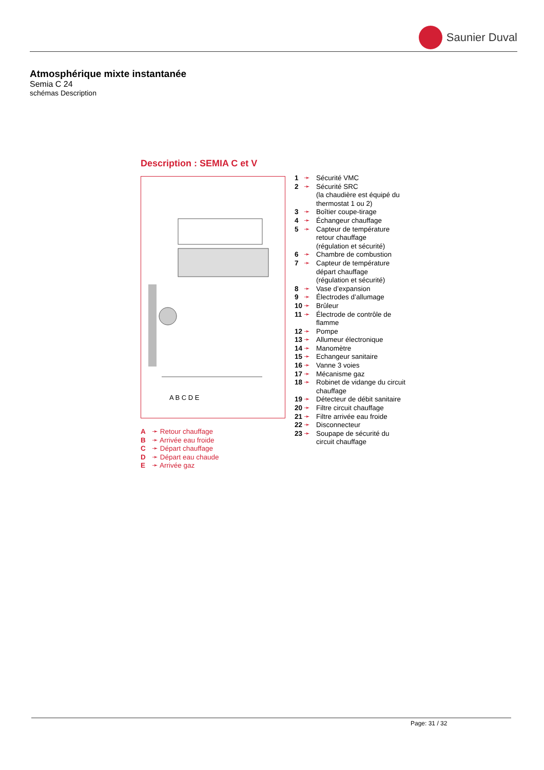Saunier Duval
Atmosphérique mixte instantanée
Semia C 24
schémas Description
Description : SEMIA C et V
A B C D E
A ➛ Retour chauffage
B ➛ Arrivée eau froide
C ➛ Départ chauffage
D ➛ Départ eau chaude
E ➛ Arrivée gaz
1 ➛ Sécurité VMC
2 ➛ Sécurité SRC
(la chaudière est équipé du
thermostat 1 ou 2)
3 ➛ Boîtier coupe-tirage
4 ➛ Échangeur chauffage
5 ➛ Capteur de température
retour chauffage
(régulation et sécurité)
6 ➛ Chambre de combustion
7 ➛ Capteur de température
départ chauffage
(régulation et sécurité)
8 ➛ Vase d’expansion
9 ➛ Électrodes d’allumage
10 ➛ Brûleur
11 ➛ Électrode de contrôle de
flamme
12 ➛ Pompe
13 ➛ Allumeur électronique
14 ➛ Manomètre
15 ➛ Echangeur sanitaire
16 ➛ Vanne 3 voies
17 ➛ Mécanisme gaz
18 ➛ Robinet de vidange du circuit
chauffage
19 ➛ Détecteur de débit sanitaire
20 ➛ Filtre circuit chauffage
21 ➛ Filtre arrivée eau froide
22 ➛ Disconnecteur
23 ➛ Soupape de sécurité du
circuit chauffage
Page: 31 / 32